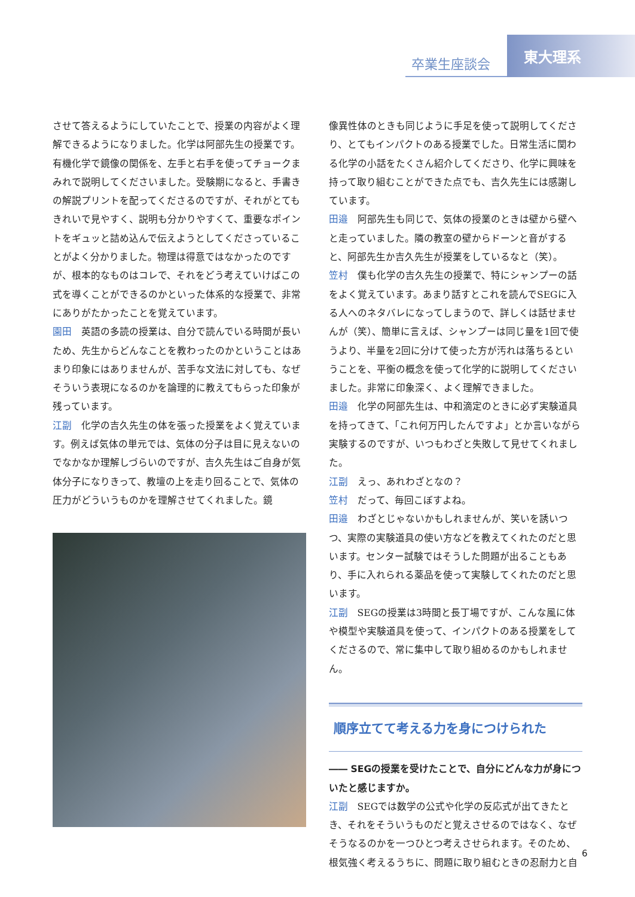卒業生座談会
東大理系
させて答えるようにしていたことで、授業の内容がよく理解できるようになりました。化学は阿部先生の授業です。有機化学で鏡像の関係を、左手と右手を使ってチョークまみれで説明してくださいました。受験期になると、手書きの解説プリントを配ってくださるのですが、それがとてもきれいで見やすく、説明も分かりやすくて、重要なポイントをギュッと詰め込んで伝えようとしてくださっていることがよく分かりました。物理は得意ではなかったのですが、根本的なものはコレで、それをどう考えていけばこの式を導くことができるのかといった体系的な授業で、非常にありがたかったことを覚えています。
園田 英語の多読の授業は、自分で読んでいる時間が長いため、先生からどんなことを教わったのかということはあまり印象にはありませんが、苦手な文法に対しても、なぜそういう表現になるのかを論理的に教えてもらった印象が残っています。
江副 化学の吉久先生の体を張った授業をよく覚えています。例えば気体の単元では、気体の分子は目に見えないのでなかなか理解しづらいのですが、吉久先生はご自身が気体分子になりきって、教壇の上を走り回ることで、気体の圧力がどういうものかを理解させてくれました。鏡
像異性体のときも同じように手足を使って説明してくださり、とてもインパクトのある授業でした。日常生活に関わる化学の小話をたくさん紹介してくださり、化学に興味を持って取り組むことができた点でも、吉久先生には感謝しています。
田邉 阿部先生も同じで、気体の授業のときは壁から壁へと走っていました。隣の教室の壁からドーンと音がすると、阿部先生か吉久先生が授業をしているなと（笑）。
笠村 僕も化学の吉久先生の授業で、特にシャンプーの話をよく覚えています。あまり話すとこれを読んでSEGに入る人へのネタバレになってしまうので、詳しくは話せませんが（笑）、簡単に言えば、シャンプーは同じ量を1回で使うより、半量を2回に分けて使った方が汚れは落ちるということを、平衡の概念を使って化学的に説明してくださいました。非常に印象深く、よく理解できました。
田邉 化学の阿部先生は、中和滴定のときに必ず実験道具を持ってきて、「これ何万円したんですよ」とか言いながら実験するのですが、いつもわざと失敗して見せてくれました。
江副 えっ、あれわざとなの？
笠村 だって、毎回こぼすよね。
田邉 わざとじゃないかもしれませんが、笑いを誘いつつ、実際の実験道具の使い方などを教えてくれたのだと思います。センター試験ではそうした問題が出ることもあり、手に入れられる薬品を使って実験してくれたのだと思います。
江副 SEGの授業は3時間と長丁場ですが、こんな風に体や模型や実験道具を使って、インパクトのある授業をしてくださるので、常に集中して取り組めるのかもしれません。
順序立てて考える力を身につけられた
―― SEGの授業を受けたことで、自分にどんな力が身についたと感じますか。
江副 SEGでは数学の公式や化学の反応式が出てきたとき、それをそういうものだと覚えさせるのではなく、なぜそうなるのかを一つひとつ考えさせられます。そのため、根気強く考えるうちに、問題に取り組むときの忍耐力と自
6